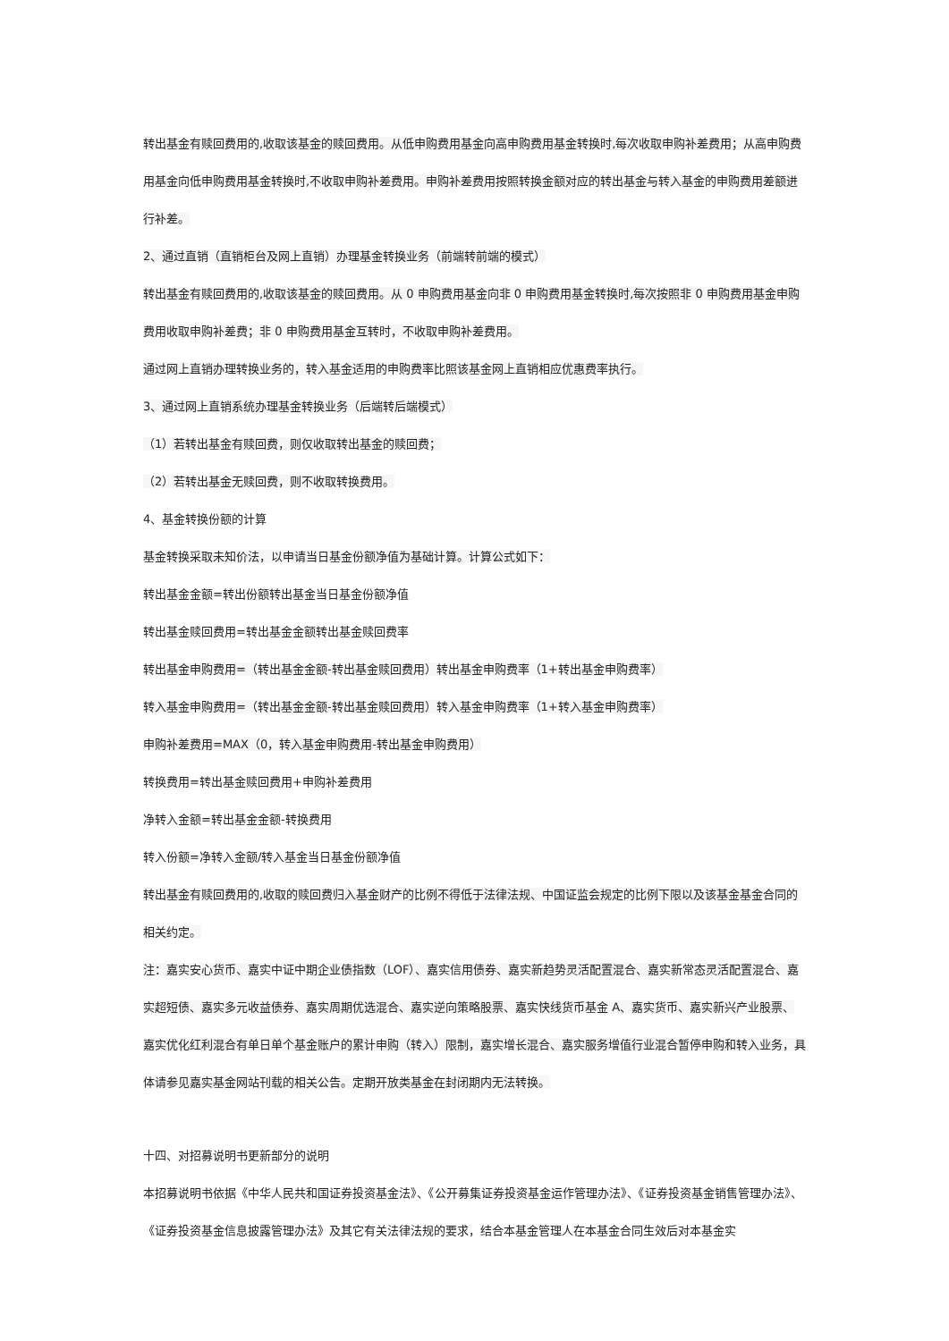转出基金有赎回费用的,收取该基金的赎回费用。从低申购费用基金向高申购费用基金转换时,每次收取申购补差费用；从高申购费用基金向低申购费用基金转换时,不收取申购补差费用。申购补差费用按照转换金额对应的转出基金与转入基金的申购费用差额进行补差。
2、通过直销（直销柜台及网上直销）办理基金转换业务（前端转前端的模式）
转出基金有赎回费用的,收取该基金的赎回费用。从 0 申购费用基金向非 0 申购费用基金转换时,每次按照非 0 申购费用基金申购费用收取申购补差费；非 0 申购费用基金互转时，不收取申购补差费用。
通过网上直销办理转换业务的，转入基金适用的申购费率比照该基金网上直销相应优惠费率执行。
3、通过网上直销系统办理基金转换业务（后端转后端模式）
（1）若转出基金有赎回费，则仅收取转出基金的赎回费；
（2）若转出基金无赎回费，则不收取转换费用。
4、基金转换份额的计算
基金转换采取未知价法，以申请当日基金份额净值为基础计算。计算公式如下：
转出基金金额=转出份额转出基金当日基金份额净值
转出基金赎回费用=转出基金金额转出基金赎回费率
转出基金申购费用=（转出基金金额-转出基金赎回费用）转出基金申购费率（1+转出基金申购费率）
转入基金申购费用=（转出基金金额-转出基金赎回费用）转入基金申购费率（1+转入基金申购费率）
申购补差费用=MAX（0，转入基金申购费用-转出基金申购费用）
转换费用=转出基金赎回费用+申购补差费用
净转入金额=转出基金金额-转换费用
转入份额=净转入金额/转入基金当日基金份额净值
转出基金有赎回费用的,收取的赎回费归入基金财产的比例不得低于法律法规、中国证监会规定的比例下限以及该基金基金合同的相关约定。
注：嘉实安心货币、嘉实中证中期企业债指数（LOF）、嘉实信用债券、嘉实新趋势灵活配置混合、嘉实新常态灵活配置混合、嘉实超短债、嘉实多元收益债券、嘉实周期优选混合、嘉实逆向策略股票、嘉实快线货币基金 A、嘉实货币、嘉实新兴产业股票、嘉实优化红利混合有单日单个基金账户的累计申购（转入）限制，嘉实增长混合、嘉实服务增值行业混合暂停申购和转入业务，具体请参见嘉实基金网站刊载的相关公告。定期开放类基金在封闭期内无法转换。
十四、对招募说明书更新部分的说明
本招募说明书依据《中华人民共和国证券投资基金法》、《公开募集证券投资基金运作管理办法》、《证券投资基金销售管理办法》、《证券投资基金信息披露管理办法》及其它有关法律法规的要求，结合本基金管理人在本基金合同生效后对本基金实